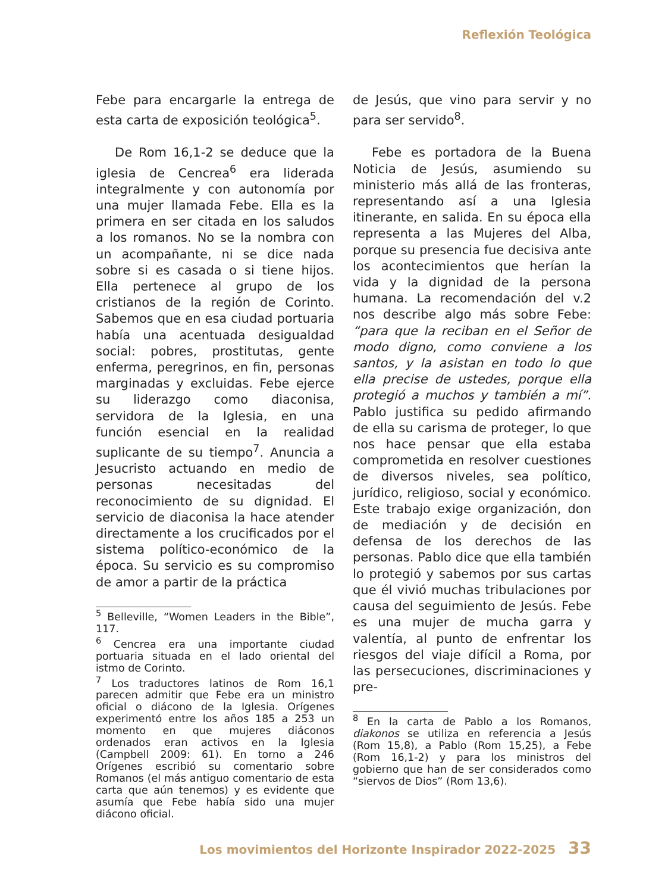Reflexión Teológica
Febe para encargarle la entrega de esta carta de exposición teológica<sup>5</sup>.
De Rom 16,1-2 se deduce que la iglesia de Cencrea<sup>6</sup> era liderada integralmente y con autonomía por una mujer llamada Febe. Ella es la primera en ser citada en los saludos a los romanos. No se la nombra con un acompañante, ni se dice nada sobre si es casada o si tiene hijos. Ella pertenece al grupo de los cristianos de la región de Corinto. Sabemos que en esa ciudad portuaria había una acentuada desigualdad social: pobres, prostitutas, gente enferma, peregrinos, en fin, personas marginadas y excluidas. Febe ejerce su liderazgo como diaconisa, servidora de la Iglesia, en una función esencial en la realidad suplicante de su tiempo<sup>7</sup>. Anuncia a Jesucristo actuando en medio de personas necesitadas del reconocimiento de su dignidad. El servicio de diaconisa la hace atender directamente a los crucificados por el sistema político-económico de la época. Su servicio es su compromiso de amor a partir de la práctica
<sup>5</sup> Belleville, “Women Leaders in the Bible”, 117.
<sup>6</sup> Cencrea era una importante ciudad portuaria situada en el lado oriental del istmo de Corinto.
<sup>7</sup> Los traductores latinos de Rom 16,1 parecen admitir que Febe era un ministro oficial o diácono de la Iglesia. Orígenes experimentó entre los años 185 a 253 un momento en que mujeres diáconos ordenados eran activos en la Iglesia (Campbell 2009: 61). En torno a 246 Orígenes escribió su comentario sobre Romanos (el más antiguo comentario de esta carta que aún tenemos) y es evidente que asumía que Febe había sido una mujer diácono oficial.
de Jesús, que vino para servir y no para ser servido<sup>8</sup>.
Febe es portadora de la Buena Noticia de Jesús, asumiendo su ministerio más allá de las fronteras, representando así a una Iglesia itinerante, en salida. En su época ella representa a las Mujeres del Alba, porque su presencia fue decisiva ante los acontecimientos que herían la vida y la dignidad de la persona humana. La recomendación del v.2 nos describe algo más sobre Febe: “para que la reciban en el Señor de modo digno, como conviene a los santos, y la asistan en todo lo que ella precise de ustedes, porque ella protegió a muchos y también a mí”. Pablo justifica su pedido afirmando de ella su carisma de proteger, lo que nos hace pensar que ella estaba comprometida en resolver cuestiones de diversos niveles, sea político, jurídico, religioso, social y económico. Este trabajo exige organización, don de mediación y de decisión en defensa de los derechos de las personas. Pablo dice que ella también lo protegió y sabemos por sus cartas que él vivió muchas tribulaciones por causa del seguimiento de Jesús. Febe es una mujer de mucha garra y valentía, al punto de enfrentar los riesgos del viaje difícil a Roma, por las persecuciones, discriminaciones y pre-
<sup>8</sup> En la carta de Pablo a los Romanos, diakonos se utiliza en referencia a Jesús (Rom 15,8), a Pablo (Rom 15,25), a Febe (Rom 16,1-2) y para los ministros del gobierno que han de ser considerados como “siervos de Dios” (Rom 13,6).
Los movimientos del Horizonte Inspirador 2022-2025 33